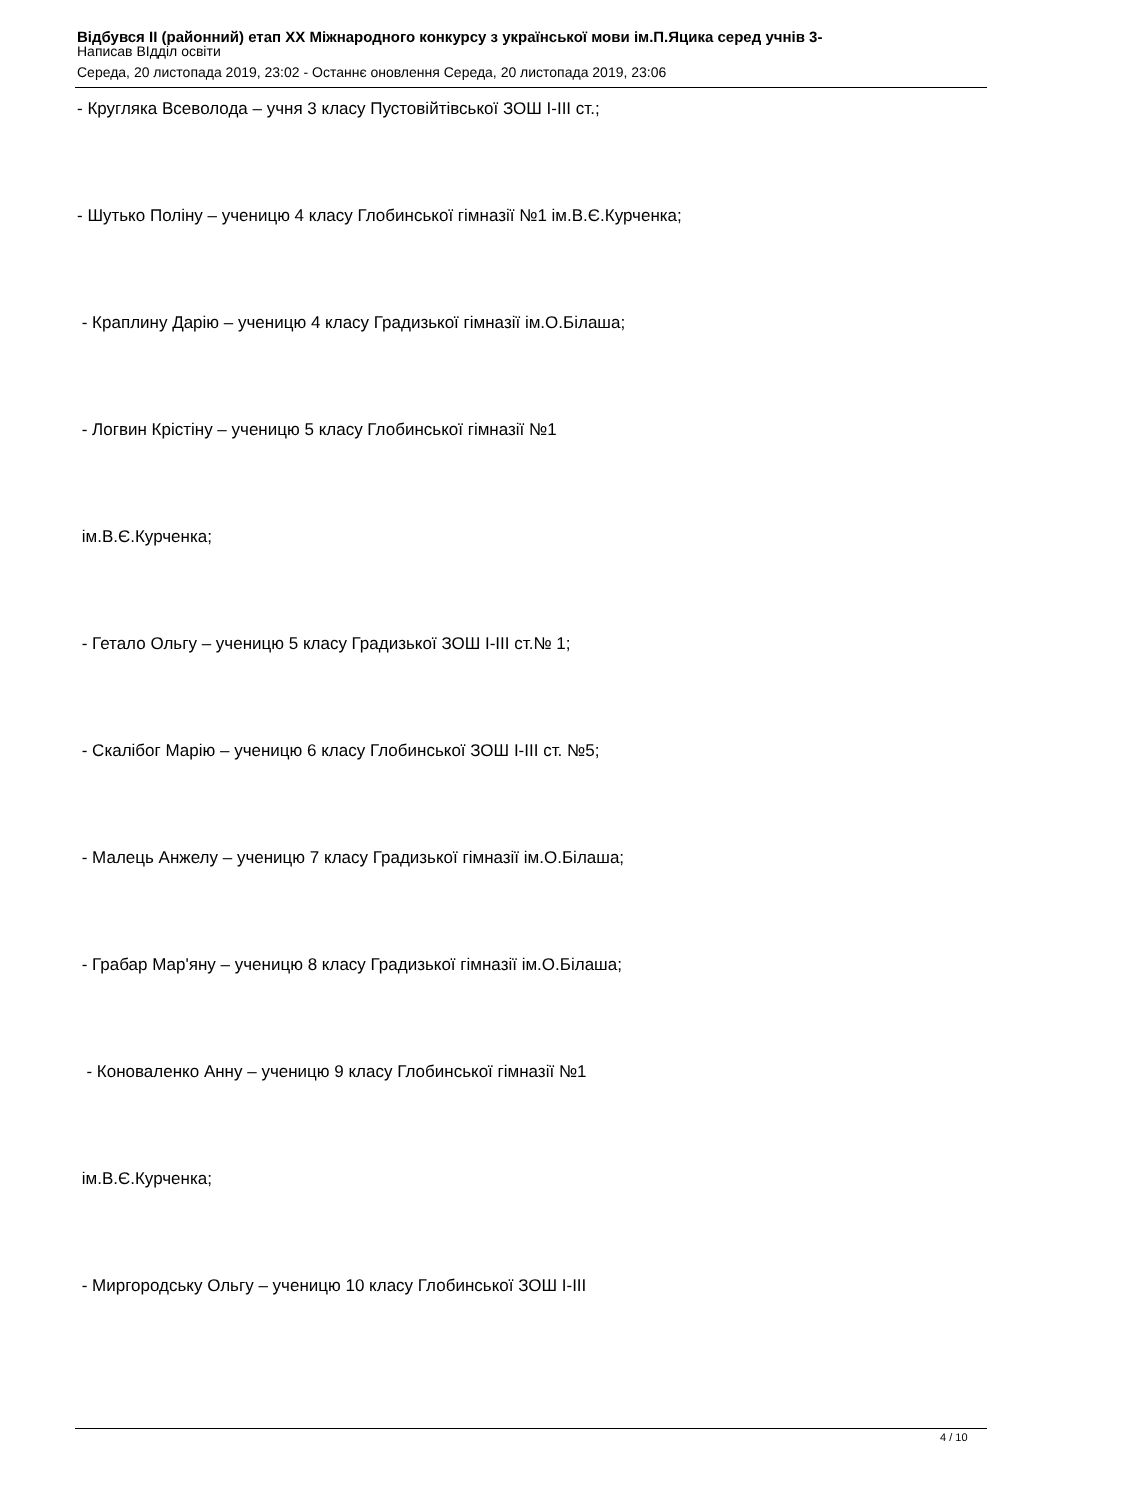Відбувся II (районний) етап XX Міжнародного конкурсу з української мови ім.П.Яцика серед учнів 3-
Написав ВІдділ освіти
Середа, 20 листопада 2019, 23:02 - Останнє оновлення Середа, 20 листопада 2019, 23:06
- Кругляка Всеволода – учня 3 класу Пустовійтівської ЗОШ І-ІІІ ст.;
- Шутько Поліну – ученицю 4 класу Глобинської гімназії №1 ім.В.Є.Курченка;
- Краплину Дарію – ученицю 4 класу Градизької гімназії ім.О.Білаша;
- Логвин Крістіну – ученицю 5 класу Глобинської гімназії №1
ім.В.Є.Курченка;
- Гетало Ольгу – ученицю 5 класу Градизької ЗОШ І-ІІІ ст.№ 1;
- Скалібог Марію – ученицю 6 класу Глобинської ЗОШ І-ІІІ ст. №5;
- Малець Анжелу – ученицю 7 класу Градизької гімназії ім.О.Білаша;
- Грабар Мар'яну – ученицю 8 класу Градизької гімназії ім.О.Білаша;
- Коноваленко Анну – ученицю 9 класу Глобинської гімназії №1
ім.В.Є.Курченка;
- Миргородську Ольгу – ученицю 10 класу Глобинської ЗОШ І-ІІІ
4 / 10